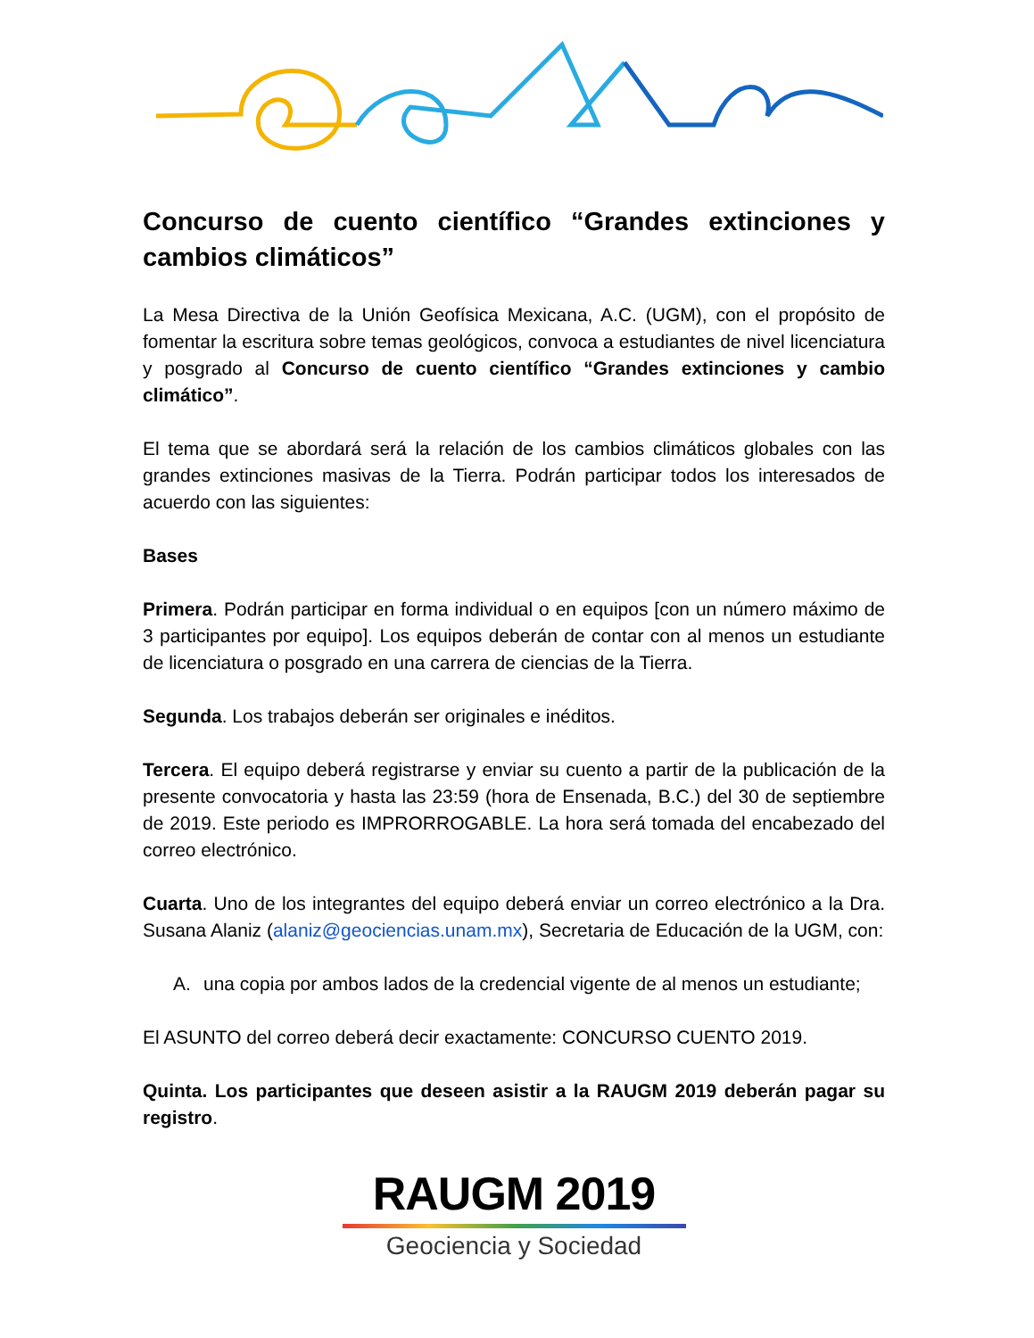Concurso de cuento científico “Grandes extinciones y cambios climáticos”
La Mesa Directiva de la Unión Geofísica Mexicana, A.C. (UGM), con el propósito de fomentar la escritura sobre temas geológicos, convoca a estudiantes de nivel licenciatura y posgrado al Concurso de cuento científico “Grandes extinciones y cambio climático”.
El tema que se abordará será la relación de los cambios climáticos globales con las grandes extinciones masivas de la Tierra. Podrán participar todos los interesados de acuerdo con las siguientes:
Bases
Primera. Podrán participar en forma individual o en equipos [con un número máximo de 3 participantes por equipo]. Los equipos deberán de contar con al menos un estudiante de licenciatura o posgrado en una carrera de ciencias de la Tierra.
Segunda. Los trabajos deberán ser originales e inéditos.
Tercera. El equipo deberá registrarse y enviar su cuento a partir de la publicación de la presente convocatoria y hasta las 23:59 (hora de Ensenada, B.C.) del 30 de septiembre de 2019. Este periodo es IMPRORROGABLE. La hora será tomada del encabezado del correo electrónico.
Cuarta. Uno de los integrantes del equipo deberá enviar un correo electrónico a la Dra. Susana Alaniz (alaniz@geociencias.unam.mx), Secretaria de Educación de la UGM, con:
A. una copia por ambos lados de la credencial vigente de al menos un estudiante;
El ASUNTO del correo deberá decir exactamente: CONCURSO CUENTO 2019.
Quinta. Los participantes que deseen asistir a la RAUGM 2019 deberán pagar su registro.
RAUGM 2019
Geociencia y Sociedad